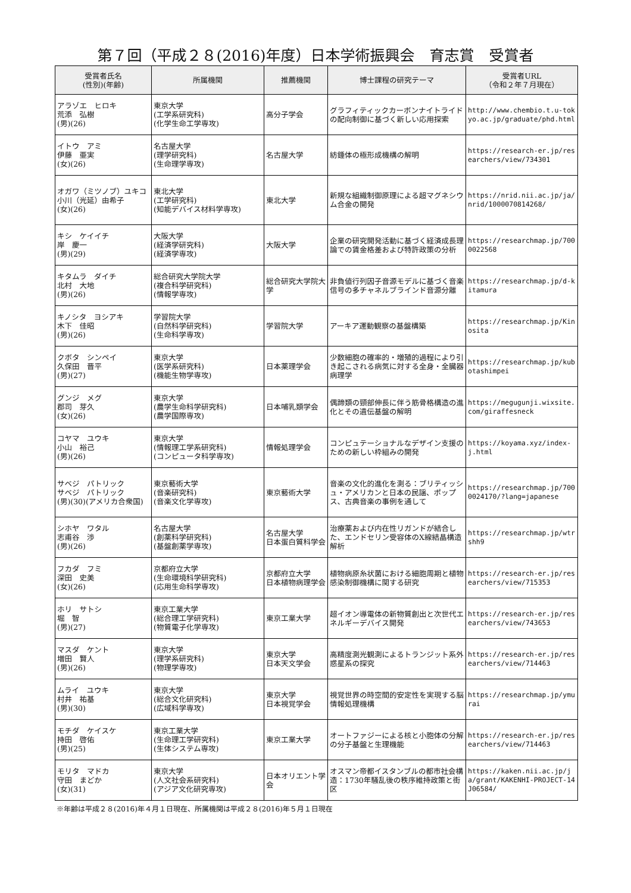第７回（平成２８(2016)年度）日本学術振興会　育志賞　受賞者
| 受賞者氏名 (性別)(年齢) | 所属機関 | 推薦機関 | 博士課程の研究テーマ | 受賞者URL （令和２年７月現在） |
| --- | --- | --- | --- | --- |
| アラゾエ ヒロキ 荒添 弘樹 (男)(26) | 東京大学 (工学系研究科) (化学生命工学専攻) | 高分子学会 | グラフィティックカーボンナイトライドの配向制御に基づく新しい応用探索 | http://www.chembio.t.u-tokyo.ac.jp/graduate/phd.html |
| イトウ アミ 伊藤 亜実 (女)(26) | 名古屋大学 (理学研究科) (生命理学専攻) | 名古屋大学 | 紡錘体の極形成機構の解明 | https://research-er.jp/researchers/view/734301 |
| オガワ（ミツノブ）ユキコ 小川（光延）由希子 (女)(26) | 東北大学 (工学研究科) (知能デバイス材料学専攻) | 東北大学 | 新規な組織制御原理による超マグネシウム合金の開発 | https://nrid.nii.ac.jp/ja/nrid/1000070814268/ |
| キシ ケイイチ 岸 慶一 (男)(29) | 大阪大学 (経済学研究科) (経済学専攻) | 大阪大学 | 企業の研究開発活動に基づく経済成長理論での賃金格差および特許政策の分析 | https://researchmap.jp/7000022568 |
| キタムラ ダイチ 北村 大地 (男)(26) | 総合研究大学院大学 (複合科学研究科) (情報学専攻) | 総合研究大学院大学 | 非負値行列因子音源モデルに基づく音楽信号の多チャネルブラインド音源分離 | https://researchmap.jp/d-kitamura |
| キノシタ ヨシアキ 木下 佳昭 (男)(26) | 学習院大学 (自然科学研究科) (生命科学専攻) | 学習院大学 | アーキア運動観察の基盤構築 | https://researchmap.jp/Kinosita |
| クボタ シンペイ 久保田 晋平 (男)(27) | 東京大学 (医学系研究科) (機能生物学専攻) | 日本薬理学会 | 少数細胞の確率的・増殖的過程により引き起こされる病気に対する全身・全臓器病理学 | https://researchmap.jp/kubotashimpei |
| グンジ メグ 郡司 芽久 (女)(26) | 東京大学 (農学生命科学研究科) (農学国際専攻) | 日本哺乳類学会 | 偶蹄類の頸部伸長に伴う筋骨格構造の進化とその遺伝基盤の解明 | https://megugunji.wixsite.com/giraffesneck |
| コヤマ ユウキ 小山 裕己 (男)(26) | 東京大学 (情報理工学系研究科) (コンピュータ科学専攻) | 情報処理学会 | コンピュテーショナルなデザイン支援のための新しい枠組みの開発 | https://koyama.xyz/index-j.html |
| サベジ パトリック サベジ パトリック (男)(30)(アメリカ合衆国) | 東京藝術大学 (音楽研究科) (音楽文化学専攻) | 東京藝術大学 | 音楽の文化的進化を測る：ブリティッシュ・アメリカンと日本の民謡、ポップス、古典音楽の事例を通して | https://researchmap.jp/7000024170/?lang=japanese |
| シホヤ ワタル 志甫谷 渉 (男)(26) | 名古屋大学 (創薬科学研究科) (基盤創薬学専攻) | 名古屋大学 日本蛋白質科学会 | 治療薬および内在性リガンドが結合した、エンドセリン受容体のX線結晶構造解析 | https://researchmap.jp/wtrshh9 |
| フカダ フミ 深田 史美 (女)(26) | 京都府立大学 (生命環境科学研究科) (応用生命科学専攻) | 京都府立大学 日本植物病理学会 | 植物病原糸状菌における細胞周期と植物感染制御機構に関する研究 | https://research-er.jp/researchers/view/715353 |
| ホリ サトシ 堀 智 (男)(27) | 東京工業大学 (総合理工学研究科) (物質電子化学専攻) | 東京工業大学 | 超イオン導電体の新物質創出と次世代エネルギーデバイス開発 | https://research-er.jp/researchers/view/743653 |
| マスダ ケント 増田 賢人 (男)(26) | 東京大学 (理学系研究科) (物理学専攻) | 東京大学 日本天文学会 | 高精度測光観測によるトランジット系外惑星系の探究 | https://research-er.jp/researchers/view/714463 |
| ムライ ユウキ 村井 祐基 (男)(30) | 東京大学 (総合文化研究科) (広域科学専攻) | 東京大学 日本視覚学会 | 視覚世界の時空間的安定性を実現する脳情報処理機構 | https://researchmap.jp/ymurai |
| モチダ ケイスケ 持田 啓佑 (男)(25) | 東京工業大学 (生命理工学研究科) (生体システム専攻) | 東京工業大学 | オートファジーによる核と小胞体の分解の分子基盤と生理機能 | https://research-er.jp/researchers/view/714463 |
| モリタ マドカ 守田 まどか (女)(31) | 東京大学 (人文社会系研究科) (アジア文化研究専攻) | 日本オリエント学会 | オスマン帝都イスタンブルの都市社会構造：1730年騒乱後の秩序維持政策と街区 | https://kaken.nii.ac.jp/ja/grant/KAKENHI-PROJECT-14J06584/ |
※年齢は平成２８(2016)年４月１日現在、所属機関は平成２８(2016)年５月１日現在